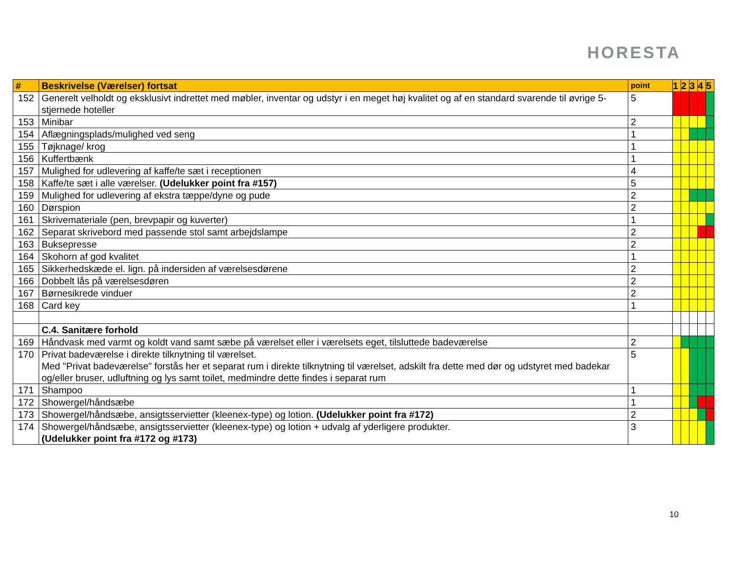HORESTA
| # | Beskrivelse (Værelser) fortsat | point | 1 | 2 | 3 | 4 | 5 |
| --- | --- | --- | --- | --- | --- | --- | --- |
| 152 | Generelt velholdt og eksklusivt indrettet med møbler, inventar og udstyr i en meget høj kvalitet og af en standard svarende til øvrige 5-stjernede hoteller | 5 | | | | | |
| 153 | Minibar | 2 | | | | | |
| 154 | Aflægningsplads/mulighed ved seng | 1 | | | | | |
| 155 | Tøjknage/ krog | 1 | | | | | |
| 156 | Kuffertbænk | 1 | | | | | |
| 157 | Mulighed for udlevering af kaffe/te sæt i receptionen | 4 | | | | | |
| 158 | Kaffe/te sæt i alle værelser. (Udelukker point fra #157) | 5 | | | | | |
| 159 | Mulighed for udlevering af ekstra tæppe/dyne og pude | 2 | | | | | |
| 160 | Dørspion | 2 | | | | | |
| 161 | Skrivemateriale (pen, brevpapir og kuverter) | 1 | | | | | |
| 162 | Separat skrivebord med passende stol samt arbejdslampe | 2 | | | | | |
| 163 | Buksepresse | 2 | | | | | |
| 164 | Skohorn af god kvalitet | 1 | | | | | |
| 165 | Sikkerhedskæde el. lign. på indersiden af værelsesdørene | 2 | | | | | |
| 166 | Dobbelt lås på værelsesdøren | 2 | | | | | |
| 167 | Børnesikrede vinduer | 2 | | | | | |
| 168 | Card key | 1 | | | | | |
| | C.4. Sanitære forhold | | | | | | |
| 169 | Håndvask med varmt og koldt vand samt sæbe på værelset eller i værelsets eget, tilsluttede badeværelse | 2 | | | | | |
| 170 | Privat badeværelse i direkte tilknytning til værelset. Med "Privat badeværelse" forstås her et separat rum i direkte tilknytning til værelset, adskilt fra dette med dør og udstyret med badekar og/eller bruser, udluftning og lys samt toilet, medmindre dette findes i separat rum | 5 | | | | | |
| 171 | Shampoo | 1 | | | | | |
| 172 | Showergel/håndsæbe | 1 | | | | | |
| 173 | Showergel/håndsæbe, ansigtsservietter (kleenex-type) og lotion. (Udelukker point fra #172) | 2 | | | | | |
| 174 | Showergel/håndsæbe, ansigtsservietter (kleenex-type) og lotion + udvalg af yderligere produkter. (Udelukker point fra #172 og #173) | 3 | | | | | |
10